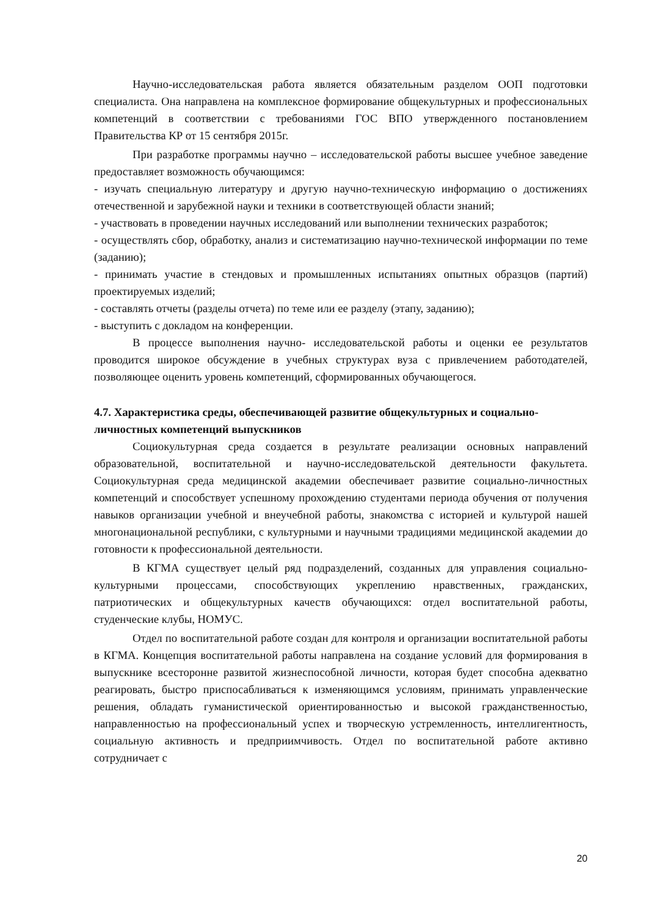Научно-исследовательская работа является обязательным разделом ООП подготовки специалиста. Она направлена на комплексное формирование общекультурных и профессиональных компетенций в соответствии с требованиями ГОС ВПО утвержденного постановлением Правительства КР от 15 сентября 2015г.
При разработке программы научно – исследовательской работы высшее учебное заведение предоставляет возможность обучающимся:
- изучать специальную литературу и другую научно-техническую информацию о достижениях отечественной и зарубежной науки и техники в соответствующей области знаний;
- участвовать в проведении научных исследований или выполнении технических разработок;
- осуществлять сбор, обработку, анализ и систематизацию научно-технической информации по теме (заданию);
- принимать участие в стендовых и промышленных испытаниях опытных образцов (партий) проектируемых изделий;
- составлять отчеты (разделы отчета) по теме или ее разделу (этапу, заданию);
- выступить с докладом на конференции.
В процессе выполнения научно- исследовательской работы и оценки ее результатов проводится широкое обсуждение в учебных структурах вуза с привлечением работодателей, позволяющее оценить уровень компетенций, сформированных обучающегося.
4.7. Характеристика среды, обеспечивающей развитие общекультурных и социально-личностных компетенций выпускников
Социокультурная среда создается в результате реализации основных направлений образовательной, воспитательной и научно-исследовательской деятельности факультета. Социокультурная среда медицинской академии обеспечивает развитие социально-личностных компетенций и способствует успешному прохождению студентами периода обучения от получения навыков организации учебной и внеучебной работы, знакомства с историей и культурой нашей многонациональной республики, с культурными и научными традициями медицинской академии до готовности к профессиональной деятельности.
В КГМА существует целый ряд подразделений, созданных для управления социально-культурными процессами, способствующих укреплению нравственных, гражданских, патриотических и общекультурных качеств обучающихся: отдел воспитательной работы, студенческие клубы, НОМУС.
Отдел по воспитательной работе создан для контроля и организации воспитательной работы в КГМА. Концепция воспитательной работы направлена на создание условий для формирования в выпускнике всесторонне развитой жизнеспособной личности, которая будет способна адекватно реагировать, быстро приспосабливаться к изменяющимся условиям, принимать управленческие решения, обладать гуманистической ориентированностью и высокой гражданственностью, направленностью на профессиональный успех и творческую устремленность, интеллигентность, социальную активность и предприимчивость. Отдел по воспитательной работе активно сотрудничает с
20